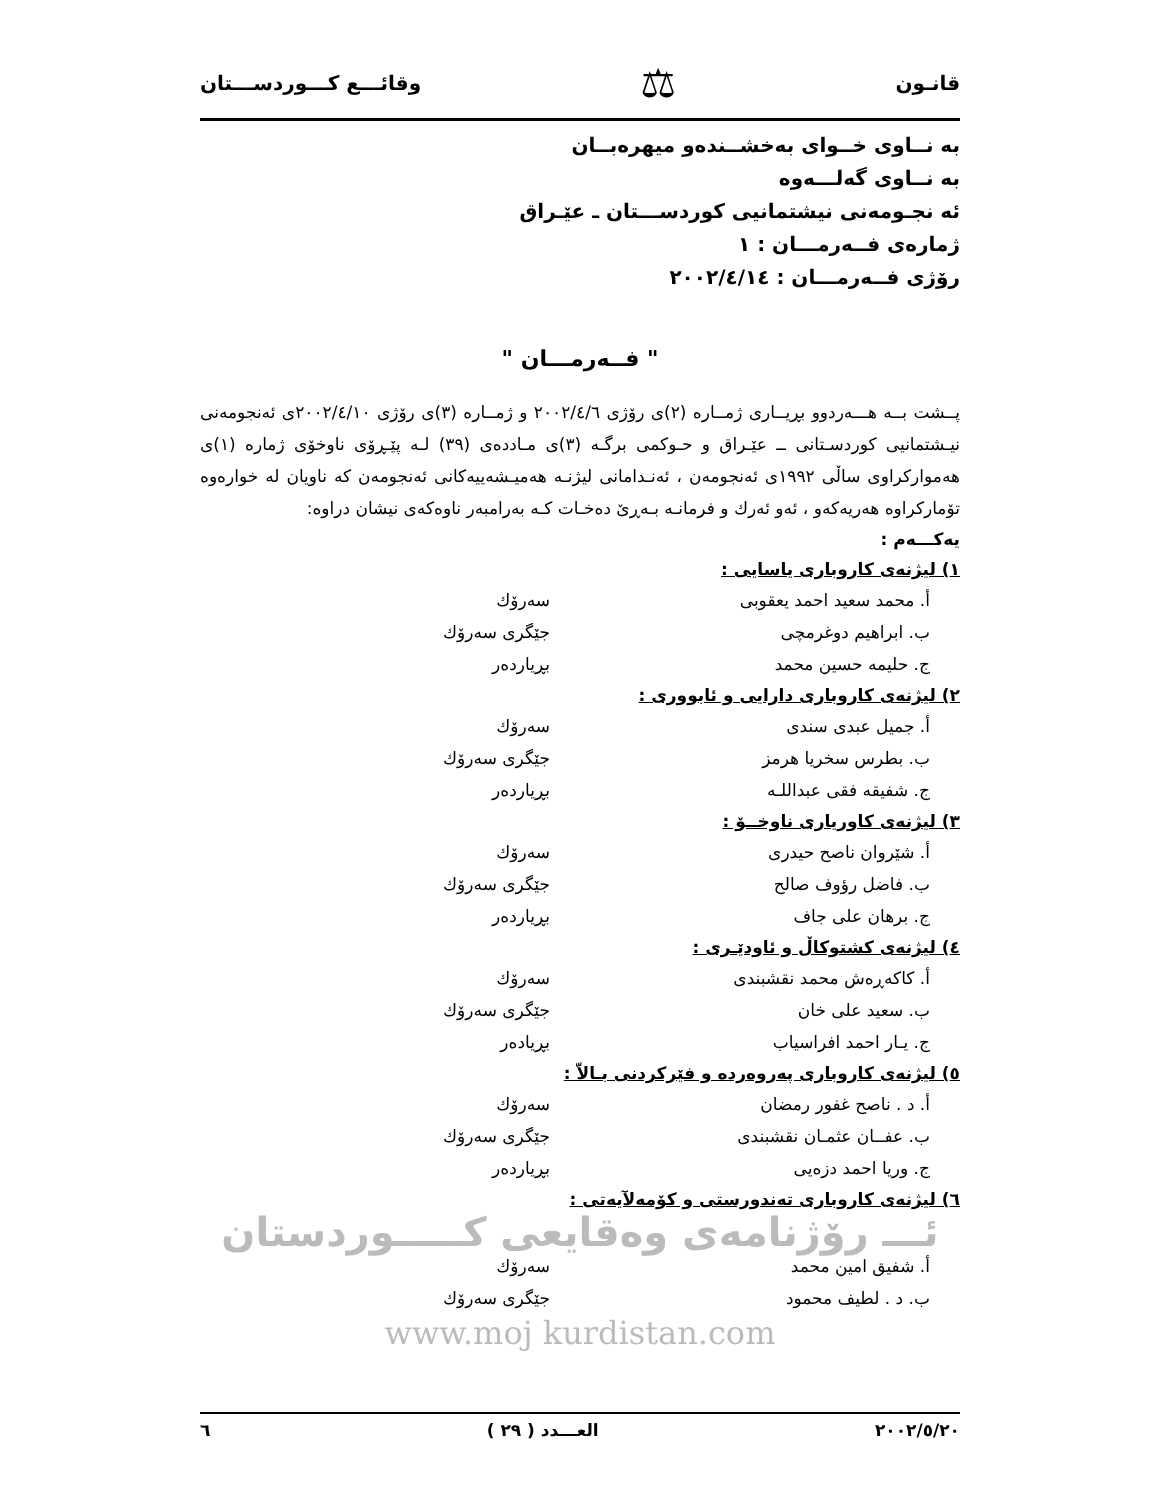قانـون ⚖ وقائـــع كـــوردســـتان
به نــاوی خــوای بەخشــندەو میهرەبــان
به نــاوی گەلـــەوە
ئه نجـومەنی نیشتمانیی کوردســـتان ـ عێـراق
ژمارەی فــەرمـــان : ١
رۆژی فــەرمـــان : ٢٠٠٢/٤/١٤
" فــەرمـــان "
پــشت بــه هـــەردوو بڕیــاری ژمــاره (٢)ی رۆژی ٢٠٠٢/٤/٦ و ژمــاره (٣)ی رۆژی ٢٠٠٢/٤/١٠ی ئەنجومەنی نیـشتمانیی کوردسـتانی ــ عێـراق و حـوکمی برگـه (٣)ی مـاددەی (٣٩) لـه پێـڕۆی ناوخۆی ژماره (١)ی هەموارکراوی ساڵی ١٩٩٢ی ئەنجومەن ، ئەنـدامانی لیژنـه هەمیـشەییەکانی ئەنجومەن که ناویان له خوارەوە تۆمارکراوە هەریەکەو ، ئەو ئەرك و فرمانـه بـەڕێ دەخـات کـه بەرامبەر ناوەکەی نیشان دراوە:
یەکـــەم :
١) لیژنەی کاروباری یاسایی :
أ. محمد سعید احمد یعقوبی سەرۆك
ب. ابراهیم دوغرمچی جێگری سەرۆك
ج. حلیمه حسین محمد بڕیاردەر
٢) لیژنەی کاروباری دارایی و ئابووری :
أ. جمیل عبدی سندی سەرۆك
ب. بطرس سخریا هرمز جێگری سەرۆك
ج. شفیقه فقی عبداللـه بڕیاردەر
٣) لیژنەی کاوریاری ناوخــۆ :
أ. شێروان ناصح حیدری سەرۆك
ب. فاضل رؤوف صالح جێگری سەرۆك
ج. برهان علی جاف بڕیاردەر
٤) لیژنەی کشتوکاڵ و ئاودێـری :
أ. کاکەڕەش محمد نقشبندی سەرۆك
ب. سعید علی خان جێگری سەرۆك
ج. یـار احمد افراسیاب بڕیادەر
٥) لیژنەی کاروباری پەروەردە و فێرکردنی بـالاّ :
أ. د . ناصح غفور رمضان سەرۆك
ب. عفــان عثمـان نقشبندی جێگری سەرۆك
ج. وریا احمد دزەیی بڕیاردەر
٦) لیژنەی کاروباری تەندورستی و کۆمەلآیەتی :
ئـــ رۆژنامەی وەقایعی کـــــوردستان
أ. شفیق امین محمد سەرۆك
ب. د . لطیف محمود جێگری سەرۆك
www.moj kurdistan.com
٢٠٠٢/٥/٢٠ العـــدد ( ٢٩ ) ٦